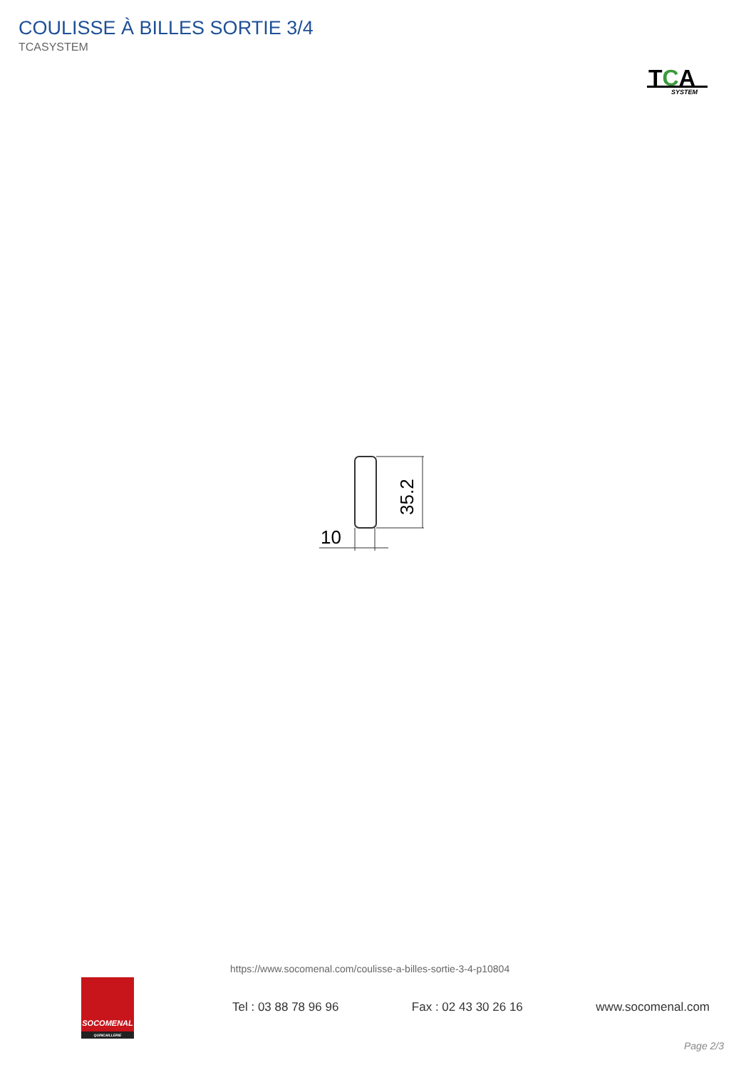COULISSE À BILLES SORTIE 3/4
TCASYSTEM
TCA
SYSTEM
35.2
10
https://www.socomenal.com/coulisse-a-billes-sortie-3-4-p10804
SOCOMENAL
QUINCAILLERIE
Tel : 03 88 78 96 96 Fax : 02 43 30 26 16 www.socomenal.com
Page 2/3